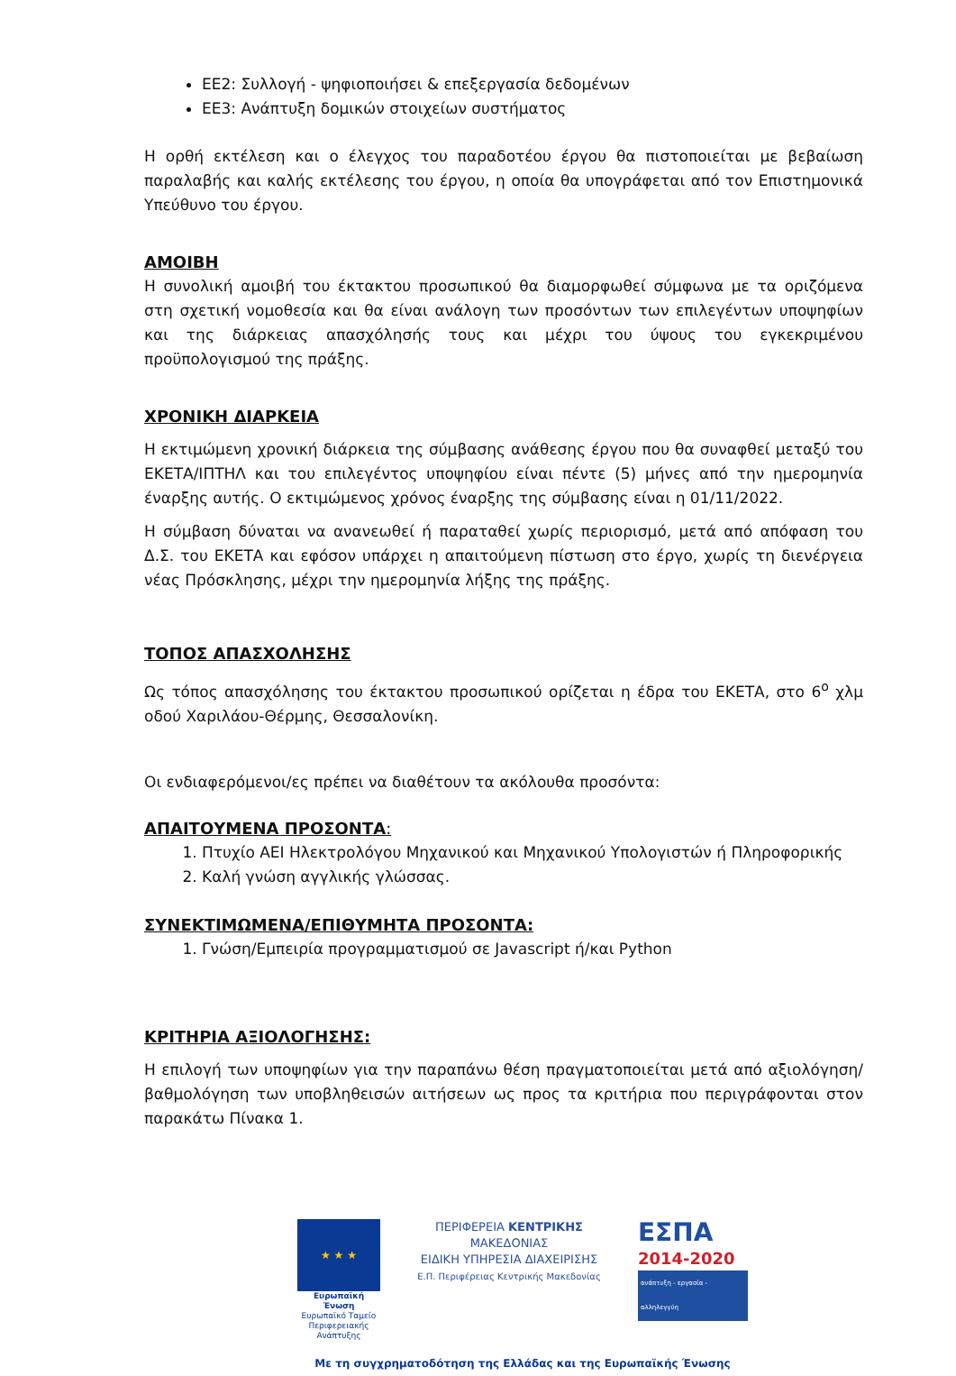ΕΕ2: Συλλογή - ψηφιοποιήσει & επεξεργασία δεδομένων
ΕΕ3: Ανάπτυξη δομικών στοιχείων συστήματος
Η ορθή εκτέλεση και ο έλεγχος του παραδοτέου έργου θα πιστοποιείται με βεβαίωση παραλαβής και καλής εκτέλεσης του έργου, η οποία θα υπογράφεται από τον Επιστημονικά Υπεύθυνο του έργου.
ΑΜΟΙΒΗ
Η συνολική αμοιβή του έκτακτου προσωπικού θα διαμορφωθεί σύμφωνα με τα οριζόμενα στη σχετική νομοθεσία και θα είναι ανάλογη των προσόντων των επιλεγέντων υποψηφίων και της διάρκειας απασχόλησής τους και μέχρι του ύψους του εγκεκριμένου προϋπολογισμού της πράξης.
ΧΡΟΝΙΚΗ ΔΙΑΡΚΕΙΑ
Η εκτιμώμενη χρονική διάρκεια της σύμβασης ανάθεσης έργου που θα συναφθεί μεταξύ του ΕΚΕΤΑ/ΙΠΤΗΛ και του επιλεγέντος υποψηφίου είναι πέντε (5) μήνες από την ημερομηνία έναρξης αυτής. Ο εκτιμώμενος χρόνος έναρξης της σύμβασης είναι η 01/11/2022.
Η σύμβαση δύναται να ανανεωθεί ή παραταθεί χωρίς περιορισμό, μετά από απόφαση του Δ.Σ. του ΕΚΕΤΑ και εφόσον υπάρχει η απαιτούμενη πίστωση στο έργο, χωρίς τη διενέργεια νέας Πρόσκλησης, μέχρι την ημερομηνία λήξης της πράξης.
ΤΟΠΟΣ ΑΠΑΣΧΟΛΗΣΗΣ
Ως τόπος απασχόλησης του έκτακτου προσωπικού ορίζεται η έδρα του ΕΚΕΤΑ, στο 6<sup>ο</sup> χλμ οδού Χαριλάου-Θέρμης, Θεσσαλονίκη.
Οι ενδιαφερόμενοι/ες πρέπει να διαθέτουν τα ακόλουθα προσόντα:
ΑΠΑΙΤΟΥΜΕΝΑ ΠΡΟΣΟΝΤΑ:
1. Πτυχίο ΑΕΙ Ηλεκτρολόγου Μηχανικού και Μηχανικού Υπολογιστών ή Πληροφορικής
2. Καλή γνώση αγγλικής γλώσσας.
ΣΥΝΕΚΤΙΜΩΜΕΝΑ/ΕΠΙΘΥΜΗΤΑ ΠΡΟΣΟΝΤΑ:
1. Γνώση/Εμπειρία προγραμματισμού σε Javascript ή/και Python
ΚΡΙΤΗΡΙΑ ΑΞΙΟΛΟΓΗΣΗΣ:
Η επιλογή των υποψηφίων για την παραπάνω θέση πραγματοποιείται μετά από αξιολόγηση/ βαθμολόγηση των υποβληθεισών αιτήσεων ως προς τα κριτήρια που περιγράφονται στον παρακάτω Πίνακα 1.
★ ★ ★
Ευρωπαϊκή Ένωση
Ευρωπαϊκό Ταμείο Περιφερειακής Ανάπτυξης
ΠΕΡΙΦΕΡΕΙΑ ΚΕΝΤΡΙΚΗΣ ΜΑΚΕΔΟΝΙΑΣ
ΕΙΔΙΚΗ ΥΠΗΡΕΣΙΑ ΔΙΑΧΕΙΡΙΣΗΣ
Ε.Π. Περιφέρειας Κεντρικής Μακεδονίας
ΕΣΠΑ
2014-2020
ανάπτυξη - εργασία - αλληλεγγύη
Με τη συγχρηματοδότηση της Ελλάδας και της Ευρωπαϊκής Ένωσης